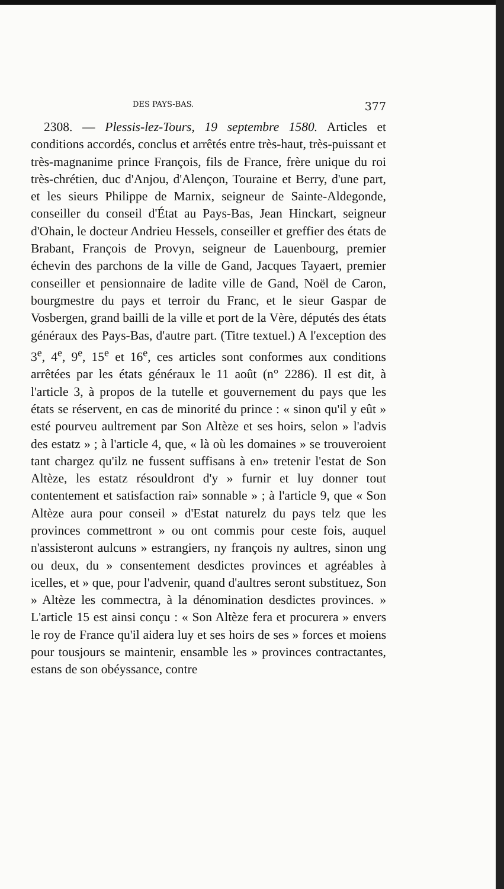DES PAYS-BAS. 377
2308. — Plessis-lez-Tours, 19 septembre 1580. Articles et conditions accordés, conclus et arrêtés entre très-haut, très-puissant et très-magnanime prince François, fils de France, frère unique du roi très-chrétien, duc d'Anjou, d'Alençon, Touraine et Berry, d'une part, et les sieurs Philippe de Marnix, seigneur de Sainte-Aldegonde, conseiller du conseil d'État au Pays-Bas, Jean Hinckart, seigneur d'Ohain, le docteur Andrieu Hessels, conseiller et greffier des états de Brabant, François de Provyn, seigneur de Lauenbourg, premier échevin des parchons de la ville de Gand, Jacques Tayaert, premier conseiller et pensionnaire de ladite ville de Gand, Noël de Caron, bourgmestre du pays et terroir du Franc, et le sieur Gaspar de Vosbergen, grand bailli de la ville et port de la Vère, députés des états généraux des Pays-Bas, d'autre part. (Titre textuel.) A l'exception des 3<sup>e</sup>, 4<sup>e</sup>, 9<sup>e</sup>, 15<sup>e</sup> et 16<sup>e</sup>, ces articles sont conformes aux conditions arrêtées par les états généraux le 11 août (n° 2286). Il est dit, à l'article 3, à propos de la tutelle et gouvernement du pays que les états se réservent, en cas de minorité du prince : « sinon qu'il y eût » esté pourveu aultrement par Son Altèze et ses hoirs, selon » l'advis des estatz » ; à l'article 4, que, « là où les domaines » se trouveroient tant chargez qu'ilz ne fussent suffisans à en» tretenir l'estat de Son Altèze, les estatz résouldront d'y » furnir et luy donner tout contentement et satisfaction rai» sonnable » ; à l'article 9, que « Son Altèze aura pour conseil » d'Estat naturelz du pays telz que les provinces commettront » ou ont commis pour ceste fois, auquel n'assisteront aulcuns » estrangiers, ny françois ny aultres, sinon ung ou deux, du » consentement desdictes provinces et agréables à icelles, et » que, pour l'advenir, quand d'aultres seront substituez, Son » Altèze les commectra, à la dénomination desdictes provinces. » L'article 15 est ainsi conçu : « Son Altèze fera et procurera » envers le roy de France qu'il aidera luy et ses hoirs de ses » forces et moiens pour tousjours se maintenir, ensamble les » provinces contractantes, estans de son obéyssance, contre